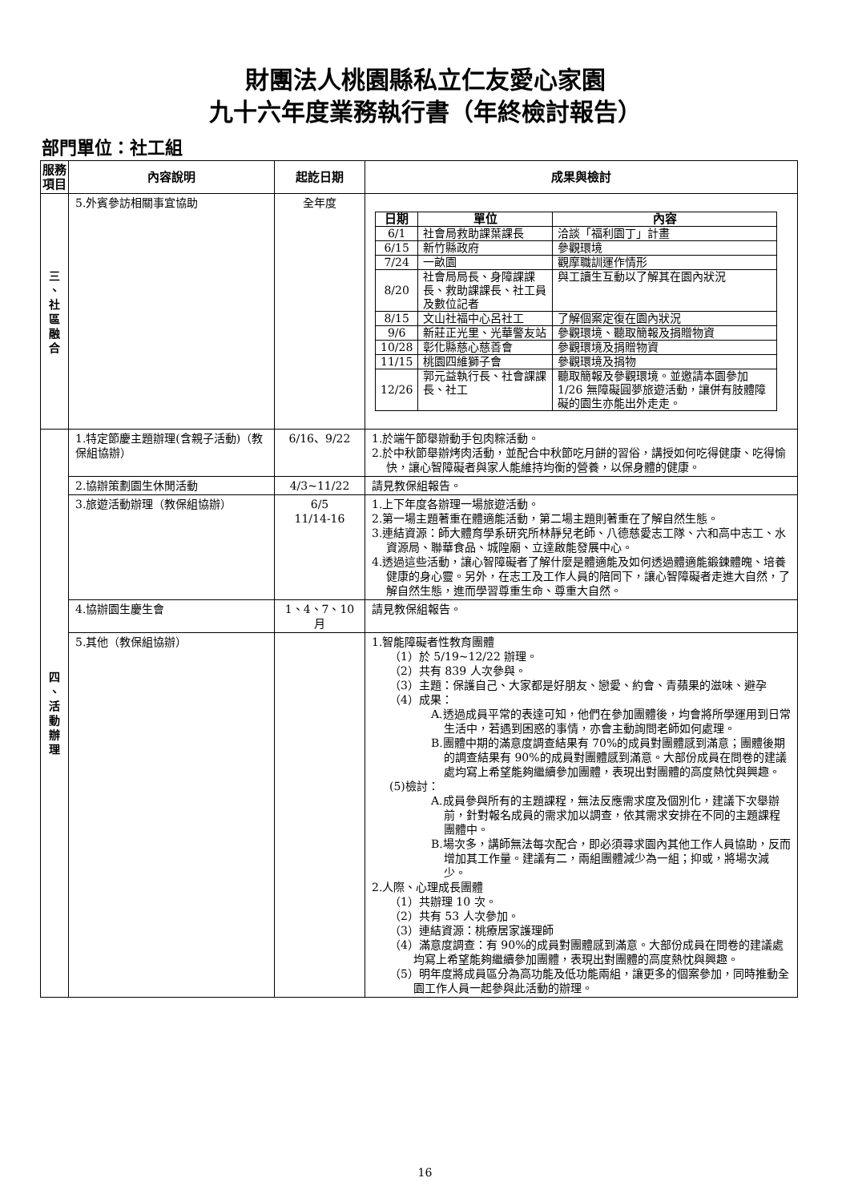財團法人桃園縣私立仁友愛心家園
九十六年度業務執行書（年終檢討報告）
部門單位：社工組
| 服務 項目 | 內容說明 | 起訖日期 | 成果與檢討 |
| --- | --- | --- | --- |
| 三 、 社 區 融 合 | 5.外賓參訪相關事宜協助 | 全年度 | / 日期 / 單位 / 內容 / / --- / --- / --- / / 6/1 / 社會局救助課葉課長 / 洽談「福利園丁」計畫 / / 6/15 / 新竹縣政府 / 參觀環境 / / 7/24 / 一畝園 / 觀摩職訓運作情形 / / 8/20 / 社會局局長、身障課課長、救助課課長、社工員及數位記者 / 與工讀生互動以了解其在園內狀況 / / 8/15 / 文山社福中心呂社工 / 了解個案定復在園內狀況 / / 9/6 / 新莊正光里、光華警友站 / 參觀環境、聽取簡報及捐贈物資 / / 10/28 / 彰化縣慈心慈善會 / 參觀環境及捐贈物資 / / 11/15 / 桃園四維獅子會 / 參觀環境及捐物 / / 12/26 / 郭元益執行長、社會課課長、社工 / 聽取簡報及參觀環境。並邀請本園參加 1/26 無障礙圓夢旅遊活動，讓併有肢體障礙的園生亦能出外走走。 / |
| 四 、 活 動 辦 理 | 1.特定節慶主題辦理(含親子活動)（教保組協辦） | 6/16、9/22 | 1.於端午節舉辦動手包肉粽活動。 2.於中秋節舉辦烤肉活動，並配合中秋節吃月餅的習俗，講授如何吃得健康、吃得愉快，讓心智障礙者與家人能維持均衡的營養，以保身體的健康。 |
| | 2.協辦策劃園生休閒活動 | 4/3~11/22 | 請見教保組報告。 |
| | 3.旅遊活動辦理（教保組協辦） | 6/5 11/14-16 | 1.上下年度各辦理一場旅遊活動。 2.第一場主題著重在體適能活動，第二場主題則著重在了解自然生態。 3.連結資源：師大體育學系研究所林靜兒老師、八德慈愛志工隊、六和高中志工、水資源局、聯華食品、城隍廟、立達啟能發展中心。 4.透過這些活動，讓心智障礙者了解什麼是體適能及如何透過體適能鍛鍊體魄、培養健康的身心靈。另外，在志工及工作人員的陪同下，讓心智障礙者走進大自然，了解自然生態，進而學習尊重生命、尊重大自然。 |
| | 4.協辦園生慶生會 | 1、4、7、10 月 | 請見教保組報告。 |
| | 5.其他（教保組協辦） | | 1.智能障礙者性教育團體 （1）於 5/19~12/22 辦理。 （2）共有 839 人次參與。 （3）主題：保護自己、大家都是好朋友、戀愛、約會、青蘋果的滋味、避孕 （4）成果： A.透過成員平常的表達可知，他們在參加團體後，均會將所學運用到日常生活中，若遇到困惑的事情，亦會主動詢問老師如何處理。 B.團體中期的滿意度調查結果有 70%的成員對團體感到滿意；團體後期的調查結果有 90%的成員對團體感到滿意。大部份成員在問卷的建議處均寫上希望能夠繼續參加團體，表現出對團體的高度熱忱與興趣。 (5)檢討： A.成員參與所有的主題課程，無法反應需求度及個別化，建議下次舉辦前，針對報名成員的需求加以調查，依其需求安排在不同的主題課程團體中。 B.場次多，講師無法每次配合，即必須尋求園內其他工作人員協助，反而增加其工作量。建議有二，兩組團體減少為一組；抑或，將場次減少。 2.人際、心理成長團體 （1）共辦理 10 次。 （2）共有 53 人次參加。 （3）連結資源：桃療居家護理師 （4）滿意度調查：有 90%的成員對團體感到滿意。大部份成員在問卷的建議處均寫上希望能夠繼續參加團體，表現出對團體的高度熱忱與興趣。 （5）明年度將成員區分為高功能及低功能兩組，讓更多的個案參加，同時推動全園工作人員一起參與此活動的辦理。 |
16